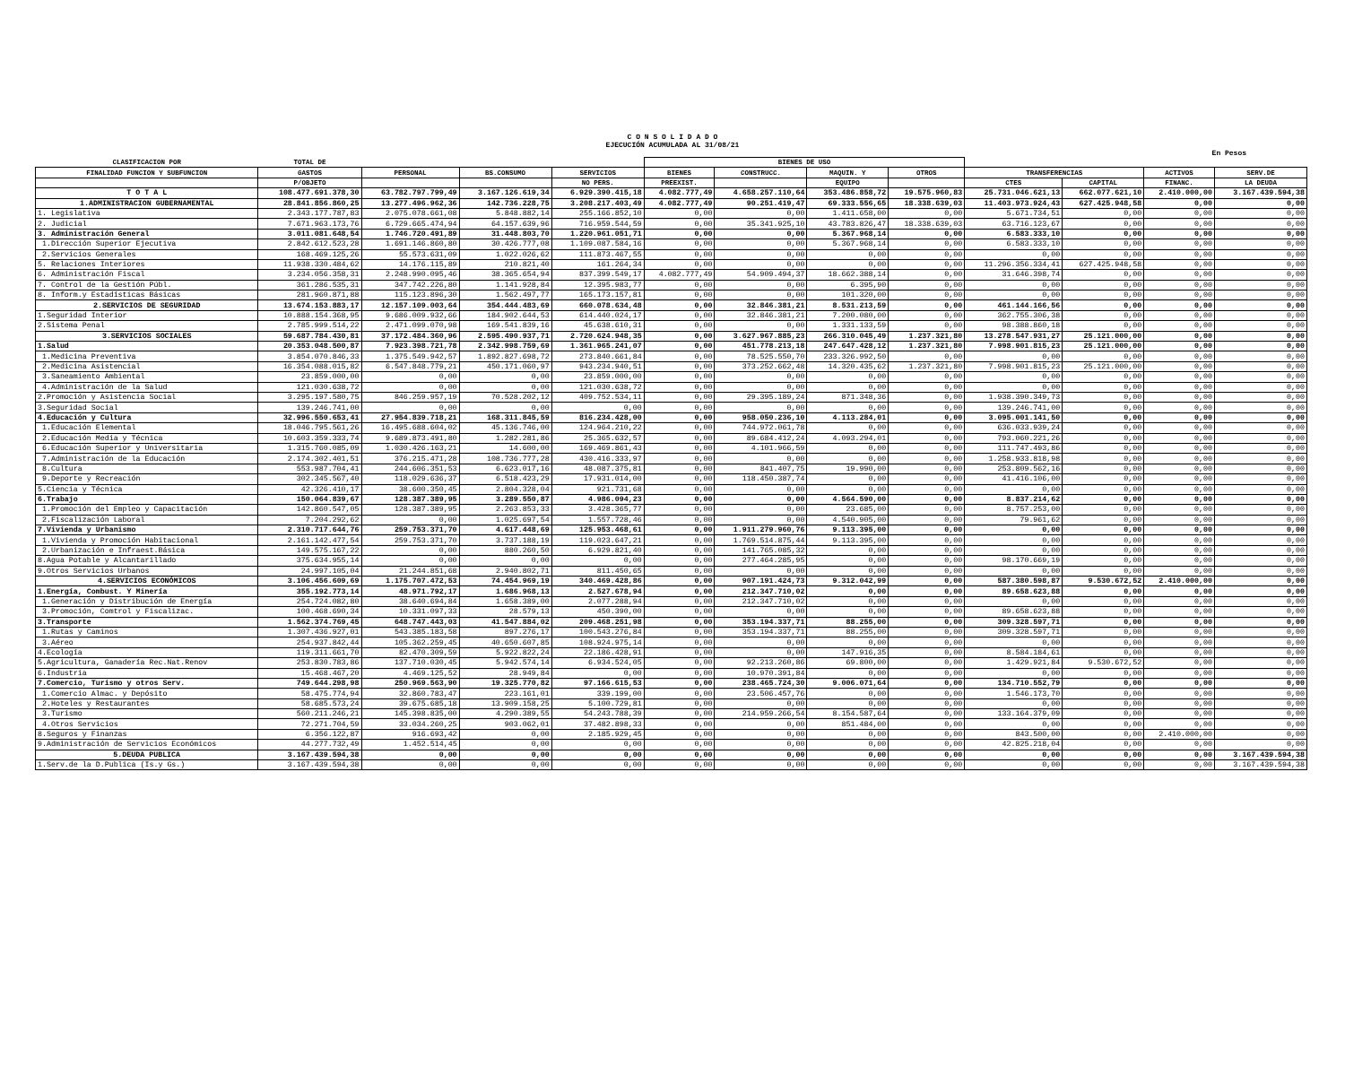C O N S O L I D A D O
EJECUCIÓN ACUMULADA AL 31/08/21
En Pesos
| CLASIFICACION POR | TOTAL DE | | | | BIENES DE USO | | | | | | | |
| --- | --- | --- | --- | --- | --- | --- | --- | --- | --- | --- | --- | --- |
| FINALIDAD FUNCION Y SUBFUNCION | GASTOS | PERSONAL | BS.CONSUMO | SERVICIOS | BIENES | CONSTRUCC. | MAQUIN. Y | OTROS | TRANSFERENCIAS | | ACTIVOS | SERV.DE |
| | P/OBJETO | | | NO PERS. | PREEXIST. | | EQUIPO | | CTES | CAPITAL | FINANC. | LA DEUDA |
| T O T A L | 108.477.691.378,30 | 63.782.797.799,49 | 3.167.126.619,34 | 6.929.390.415,18 | 4.082.777,49 | 4.658.257.110,64 | 353.486.858,72 | 19.575.960,83 | 25.731.046.621,13 | 662.077.621,10 | 2.410.000,00 | 3.167.439.594,38 |
| 1.ADMINISTRACION GUBERNAMENTAL | 28.841.856.860,25 | 13.277.496.962,36 | 142.736.228,75 | 3.208.217.403,49 | 4.082.777,49 | 90.251.419,47 | 69.333.556,65 | 18.338.639,03 | 11.403.973.924,43 | 627.425.948,58 | 0,00 | 0,00 |
| 1. Legislativa | 2.343.177.787,83 | 2.075.078.661,08 | 5.848.882,14 | 255.166.852,10 | 0,00 | 0,00 | 1.411.658,00 | 0,00 | 5.671.734,51 | 0,00 | 0,00 | 0,00 |
| 2. Judicial | 7.671.963.173,76 | 6.729.665.474,94 | 64.157.639,96 | 716.959.544,59 | 0,00 | 35.341.925,10 | 43.783.826,47 | 18.338.639,03 | 63.716.123,67 | 0,00 | 0,00 | 0,00 |
| 3. Administración General | 3.011.081.648,54 | 1.746.720.491,89 | 31.448.803,70 | 1.220.961.051,71 | 0,00 | 0,00 | 5.367.968,14 | 0,00 | 6.583.333,10 | 0,00 | 0,00 | 0,00 |
| 1.Dirección Superior Ejecutiva | 2.842.612.523,28 | 1.691.146.860,80 | 30.426.777,08 | 1.109.087.584,16 | 0,00 | 0,00 | 5.367.968,14 | 0,00 | 6.583.333,10 | 0,00 | 0,00 | 0,00 |
| 2.Servicios Generales | 168.469.125,26 | 55.573.631,09 | 1.022.026,62 | 111.873.467,55 | 0,00 | 0,00 | 0,00 | 0,00 | 0,00 | 0,00 | 0,00 | 0,00 |
| 5. Relaciones Interiores | 11.938.330.484,62 | 14.176.115,89 | 210.821,40 | 161.264,34 | 0,00 | 0,00 | 0,00 | 0,00 | 11.296.356.334,41 | 627.425.948,58 | 0,00 | 0,00 |
| 6. Administración Fiscal | 3.234.056.358,31 | 2.248.990.095,46 | 38.365.654,94 | 837.399.549,17 | 4.082.777,49 | 54.909.494,37 | 18.662.388,14 | 0,00 | 31.646.398,74 | 0,00 | 0,00 | 0,00 |
| 7. Control de la Gestión Públ. | 361.286.535,31 | 347.742.226,80 | 1.141.928,84 | 12.395.983,77 | 0,00 | 0,00 | 6.395,90 | 0,00 | 0,00 | 0,00 | 0,00 | 0,00 |
| 8. Inform.y Estadísticas Básicas | 281.960.871,88 | 115.123.896,30 | 1.562.497,77 | 165.173.157,81 | 0,00 | 0,00 | 101.320,00 | 0,00 | 0,00 | 0,00 | 0,00 | 0,00 |
| 2.SERVICIOS DE SEGURIDAD | 13.674.153.883,17 | 12.157.109.003,64 | 354.444.483,69 | 660.078.634,48 | 0,00 | 32.846.381,21 | 8.531.213,59 | 0,00 | 461.144.166,56 | 0,00 | 0,00 | 0,00 |
| 1.Seguridad Interior | 10.888.154.368,95 | 9.686.009.932,66 | 184.902.644,53 | 614.440.024,17 | 0,00 | 32.846.381,21 | 7.200.080,00 | 0,00 | 362.755.306,38 | 0,00 | 0,00 | 0,00 |
| 2.Sistema Penal | 2.785.999.514,22 | 2.471.099.070,98 | 169.541.839,16 | 45.638.610,31 | 0,00 | 0,00 | 1.331.133,59 | 0,00 | 98.388.860,18 | 0,00 | 0,00 | 0,00 |
| 3.SERVICIOS SOCIALES | 59.687.784.430,81 | 37.172.484.360,96 | 2.595.490.937,71 | 2.720.624.948,35 | 0,00 | 3.627.967.885,23 | 266.310.045,49 | 1.237.321,80 | 13.278.547.931,27 | 25.121.000,00 | 0,00 | 0,00 |
| 1.Salud | 20.353.048.500,87 | 7.923.398.721,78 | 2.342.998.759,69 | 1.361.965.241,07 | 0,00 | 451.778.213,18 | 247.647.428,12 | 1.237.321,80 | 7.998.901.815,23 | 25.121.000,00 | 0,00 | 0,00 |
| 1.Medicina Preventiva | 3.854.070.846,33 | 1.375.549.942,57 | 1.892.827.698,72 | 273.840.661,84 | 0,00 | 78.525.550,70 | 233.326.992,50 | 0,00 | 0,00 | 0,00 | 0,00 | 0,00 |
| 2.Medicina Asistencial | 16.354.088.015,82 | 6.547.848.779,21 | 450.171.060,97 | 943.234.940,51 | 0,00 | 373.252.662,48 | 14.320.435,62 | 1.237.321,80 | 7.998.901.815,23 | 25.121.000,00 | 0,00 | 0,00 |
| 3.Saneamiento Ambiental | 23.859.000,00 | 0,00 | 0,00 | 23.859.000,00 | 0,00 | 0,00 | 0,00 | 0,00 | 0,00 | 0,00 | 0,00 | 0,00 |
| 4.Administración de la Salud | 121.030.638,72 | 0,00 | 0,00 | 121.030.638,72 | 0,00 | 0,00 | 0,00 | 0,00 | 0,00 | 0,00 | 0,00 | 0,00 |
| 2.Promoción y Asistencia Social | 3.295.197.580,75 | 846.259.957,19 | 70.528.202,12 | 409.752.534,11 | 0,00 | 29.395.189,24 | 871.348,36 | 0,00 | 1.938.390.349,73 | 0,00 | 0,00 | 0,00 |
| 3.Seguridad Social | 139.246.741,00 | 0,00 | 0,00 | 0,00 | 0,00 | 0,00 | 0,00 | 0,00 | 139.246.741,00 | 0,00 | 0,00 | 0,00 |
| 4.Educación y Cultura | 32.996.550.653,41 | 27.954.839.718,21 | 168.311.845,59 | 816.234.428,00 | 0,00 | 958.050.236,10 | 4.113.284,01 | 0,00 | 3.095.001.141,50 | 0,00 | 0,00 | 0,00 |
| 1.Educación Elemental | 18.046.795.561,26 | 16.495.688.604,02 | 45.136.746,00 | 124.964.210,22 | 0,00 | 744.972.061,78 | 0,00 | 0,00 | 636.033.939,24 | 0,00 | 0,00 | 0,00 |
| 2.Educación Media y Técnica | 10.603.359.333,74 | 9.689.873.491,80 | 1.282.281,86 | 25.365.632,57 | 0,00 | 89.684.412,24 | 4.093.294,01 | 0,00 | 793.060.221,26 | 0,00 | 0,00 | 0,00 |
| 6.Educación Superior y Universitaria | 1.315.760.085,09 | 1.030.426.163,21 | 14.600,00 | 169.469.861,43 | 0,00 | 4.101.966,59 | 0,00 | 0,00 | 111.747.493,86 | 0,00 | 0,00 | 0,00 |
| 7.Administración de la Educación | 2.174.302.401,51 | 376.215.471,28 | 108.736.777,28 | 430.416.333,97 | 0,00 | 0,00 | 0,00 | 0,00 | 1.258.933.818,98 | 0,00 | 0,00 | 0,00 |
| 8.Cultura | 553.987.704,41 | 244.606.351,53 | 6.623.017,16 | 48.087.375,81 | 0,00 | 841.407,75 | 19.990,00 | 0,00 | 253.809.562,16 | 0,00 | 0,00 | 0,00 |
| 9.Deporte y Recreación | 302.345.567,40 | 118.029.636,37 | 6.518.423,29 | 17.931.014,00 | 0,00 | 118.450.387,74 | 0,00 | 0,00 | 41.416.106,00 | 0,00 | 0,00 | 0,00 |
| 5.Ciencia y Técnica | 42.326.410,17 | 38.600.350,45 | 2.804.328,04 | 921.731,68 | 0,00 | 0,00 | 0,00 | 0,00 | 0,00 | 0,00 | 0,00 | 0,00 |
| 6.Trabajo | 150.064.839,67 | 128.387.389,95 | 3.289.550,87 | 4.986.094,23 | 0,00 | 0,00 | 4.564.590,00 | 0,00 | 8.837.214,62 | 0,00 | 0,00 | 0,00 |
| 1.Promoción del Empleo y Capacitación | 142.860.547,05 | 128.387.389,95 | 2.263.853,33 | 3.428.365,77 | 0,00 | 0,00 | 23.685,00 | 0,00 | 8.757.253,00 | 0,00 | 0,00 | 0,00 |
| 2.Fiscalización Laboral | 7.204.292,62 | 0,00 | 1.025.697,54 | 1.557.728,46 | 0,00 | 0,00 | 4.540.905,00 | 0,00 | 79.961,62 | 0,00 | 0,00 | 0,00 |
| 7.Vivienda y Urbanismo | 2.310.717.644,76 | 259.753.371,70 | 4.617.448,69 | 125.953.468,61 | 0,00 | 1.911.279.960,76 | 9.113.395,00 | 0,00 | 0,00 | 0,00 | 0,00 | 0,00 |
| 1.Vivienda y Promoción Habitacional | 2.161.142.477,54 | 259.753.371,70 | 3.737.188,19 | 119.023.647,21 | 0,00 | 1.769.514.875,44 | 9.113.395,00 | 0,00 | 0,00 | 0,00 | 0,00 | 0,00 |
| 2.Urbanización e Infraest.Básica | 149.575.167,22 | 0,00 | 880.260,50 | 6.929.821,40 | 0,00 | 141.765.085,32 | 0,00 | 0,00 | 0,00 | 0,00 | 0,00 | 0,00 |
| 8.Agua Potable y Alcantarillado | 375.634.955,14 | 0,00 | 0,00 | 0,00 | 0,00 | 277.464.285,95 | 0,00 | 0,00 | 98.170.669,19 | 0,00 | 0,00 | 0,00 |
| 9.Otros Servicios Urbanos | 24.997.105,04 | 21.244.851,68 | 2.940.802,71 | 811.450,65 | 0,00 | 0,00 | 0,00 | 0,00 | 0,00 | 0,00 | 0,00 | 0,00 |
| 4.SERVICIOS ECONÓMICOS | 3.106.456.609,69 | 1.175.707.472,53 | 74.454.969,19 | 340.469.428,86 | 0,00 | 907.191.424,73 | 9.312.042,99 | 0,00 | 587.380.598,87 | 9.530.672,52 | 2.410.000,00 | 0,00 |
| 1.Energía, Combust. Y Minería | 355.192.773,14 | 48.971.792,17 | 1.686.968,13 | 2.527.678,94 | 0,00 | 212.347.710,02 | 0,00 | 0,00 | 89.658.623,88 | 0,00 | 0,00 | 0,00 |
| 1.Generación y Distribución de Energía | 254.724.082,80 | 38.640.694,84 | 1.658.389,00 | 2.077.288,94 | 0,00 | 212.347.710,02 | 0,00 | 0,00 | 0,00 | 0,00 | 0,00 | 0,00 |
| 3.Promoción, Comtrol y Fiscalizac. | 100.468.690,34 | 10.331.097,33 | 28.579,13 | 450.390,00 | 0,00 | 0,00 | 0,00 | 0,00 | 89.658.623,88 | 0,00 | 0,00 | 0,00 |
| 3.Transporte | 1.562.374.769,45 | 648.747.443,03 | 41.547.884,02 | 209.468.251,98 | 0,00 | 353.194.337,71 | 88.255,00 | 0,00 | 309.328.597,71 | 0,00 | 0,00 | 0,00 |
| 1.Rutas y Caminos | 1.307.436.927,01 | 543.385.183,58 | 897.276,17 | 100.543.276,84 | 0,00 | 353.194.337,71 | 88.255,00 | 0,00 | 309.328.597,71 | 0,00 | 0,00 | 0,00 |
| 3.Aéreo | 254.937.842,44 | 105.362.259,45 | 40.650.607,85 | 108.924.975,14 | 0,00 | 0,00 | 0,00 | 0,00 | 0,00 | 0,00 | 0,00 | 0,00 |
| 4.Ecología | 119.311.661,70 | 82.470.309,59 | 5.922.822,24 | 22.186.428,91 | 0,00 | 0,00 | 147.916,35 | 0,00 | 8.584.184,61 | 0,00 | 0,00 | 0,00 |
| 5.Agricultura, Ganadería Rec.Nat.Renov | 253.830.783,86 | 137.710.030,45 | 5.942.574,14 | 6.934.524,05 | 0,00 | 92.213.260,86 | 69.800,00 | 0,00 | 1.429.921,84 | 9.530.672,52 | 0,00 | 0,00 |
| 6.Industria | 15.468.467,20 | 4.469.125,52 | 28.949,84 | 0,00 | 0,00 | 10.970.391,84 | 0,00 | 0,00 | 0,00 | 0,00 | 0,00 | 0,00 |
| 7.Comercio, Turismo y otros Serv. | 749.644.298,98 | 250.969.563,90 | 19.325.770,82 | 97.166.615,53 | 0,00 | 238.465.724,30 | 9.006.071,64 | 0,00 | 134.710.552,79 | 0,00 | 0,00 | 0,00 |
| 1.Comercio Almac. y Depósito | 58.475.774,94 | 32.860.783,47 | 223.161,01 | 339.199,00 | 0,00 | 23.506.457,76 | 0,00 | 0,00 | 1.546.173,70 | 0,00 | 0,00 | 0,00 |
| 2.Hoteles y Restaurantes | 58.685.573,24 | 39.675.685,18 | 13.909.158,25 | 5.100.729,81 | 0,00 | 0,00 | 0,00 | 0,00 | 0,00 | 0,00 | 0,00 | 0,00 |
| 3.Turismo | 560.211.246,21 | 145.398.835,00 | 4.290.389,55 | 54.243.788,39 | 0,00 | 214.959.266,54 | 8.154.587,64 | 0,00 | 133.164.379,09 | 0,00 | 0,00 | 0,00 |
| 4.Otros Servicios | 72.271.704,59 | 33.034.260,25 | 903.062,01 | 37.482.898,33 | 0,00 | 0,00 | 851.484,00 | 0,00 | 0,00 | 0,00 | 0,00 | 0,00 |
| 8.Seguros y Finanzas | 6.356.122,87 | 916.693,42 | 0,00 | 2.185.929,45 | 0,00 | 0,00 | 0,00 | 0,00 | 843.500,00 | 0,00 | 2.410.000,00 | 0,00 |
| 9.Administración de Servicios Económicos | 44.277.732,49 | 1.452.514,45 | 0,00 | 0,00 | 0,00 | 0,00 | 0,00 | 0,00 | 42.825.218,04 | 0,00 | 0,00 | 0,00 |
| 5.DEUDA PUBLICA | 3.167.439.594,38 | 0,00 | 0,00 | 0,00 | 0,00 | 0,00 | 0,00 | 0,00 | 0,00 | 0,00 | 0,00 | 3.167.439.594,38 |
| 1.Serv.de la D.Publica (Is.y Gs.) | 3.167.439.594,38 | 0,00 | 0,00 | 0,00 | 0,00 | 0,00 | 0,00 | 0,00 | 0,00 | 0,00 | 0,00 | 3.167.439.594,38 |